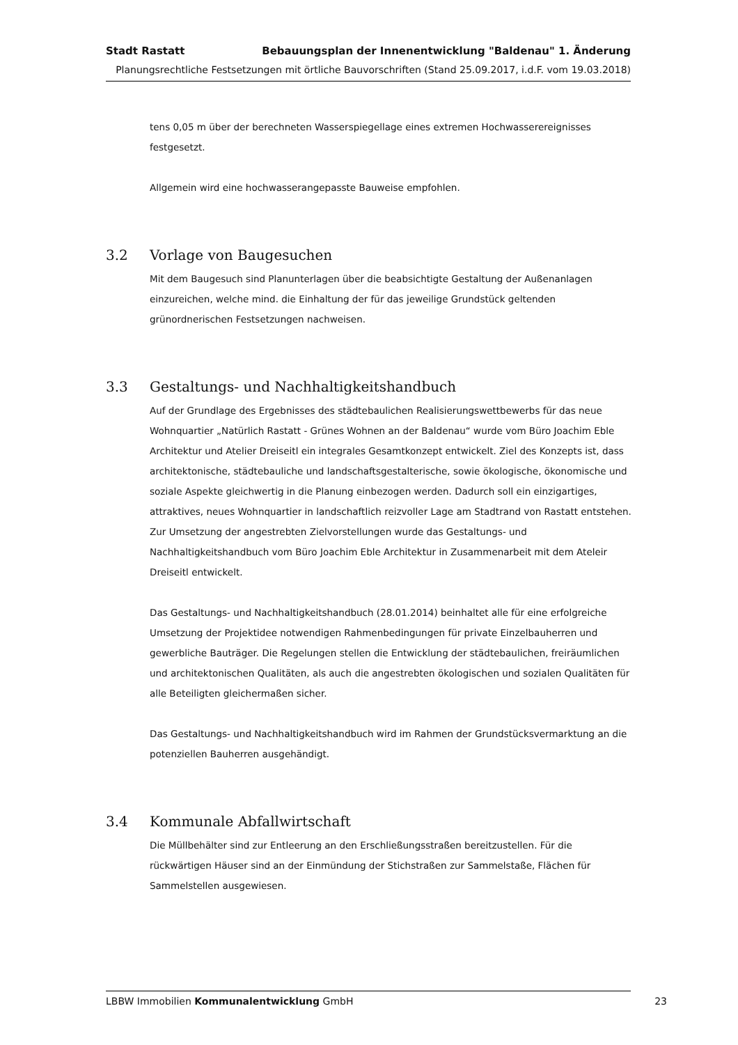Stadt Rastatt Bebauungsplan der Innenentwicklung "Baldenau" 1. Änderung
Planungsrechtliche Festsetzungen mit örtliche Bauvorschriften (Stand 25.09.2017, i.d.F. vom 19.03.2018)
tens 0,05 m über der berechneten Wasserspiegellage eines extremen Hochwasserereignisses festgesetzt.
Allgemein wird eine hochwasserangepasste Bauweise empfohlen.
3.2 Vorlage von Baugesuchen
Mit dem Baugesuch sind Planunterlagen über die beabsichtigte Gestaltung der Außenanlagen einzureichen, welche mind. die Einhaltung der für das jeweilige Grundstück geltenden grünordnerischen Festsetzungen nachweisen.
3.3 Gestaltungs- und Nachhaltigkeitshandbuch
Auf der Grundlage des Ergebnisses des städtebaulichen Realisierungswettbewerbs für das neue Wohnquartier „Natürlich Rastatt - Grünes Wohnen an der Baldenau“ wurde vom Büro Joachim Eble Architektur und Atelier Dreiseitl ein integrales Gesamtkonzept entwickelt. Ziel des Konzepts ist, dass architektonische, städtebauliche und landschaftsgestalterische, sowie ökologische, ökonomische und soziale Aspekte gleichwertig in die Planung einbezogen werden. Dadurch soll ein einzigartiges, attraktives, neues Wohnquartier in landschaftlich reizvoller Lage am Stadtrand von Rastatt entstehen.
Zur Umsetzung der angestrebten Zielvorstellungen wurde das Gestaltungs- und Nachhaltigkeitshandbuch vom Büro Joachim Eble Architektur in Zusammenarbeit mit dem Ateleir Dreiseitl entwickelt.
Das Gestaltungs- und Nachhaltigkeitshandbuch (28.01.2014) beinhaltet alle für eine erfolgreiche Umsetzung der Projektidee notwendigen Rahmenbedingungen für private Einzelbauherren und gewerbliche Bauträger. Die Regelungen stellen die Entwicklung der städtebaulichen, freiräumlichen und architektonischen Qualitäten, als auch die angestrebten ökologischen und sozialen Qualitäten für alle Beteiligten gleichermaßen sicher.
Das Gestaltungs- und Nachhaltigkeitshandbuch wird im Rahmen der Grundstücksvermarktung an die potenziellen Bauherren ausgehändigt.
3.4 Kommunale Abfallwirtschaft
Die Müllbehälter sind zur Entleerung an den Erschließungsstraßen bereitzustellen. Für die rückwärtigen Häuser sind an der Einmündung der Stichstraßen zur Sammelstaße, Flächen für Sammelstellen ausgewiesen.
LBBW Immobilien Kommunalentwicklung GmbH 23